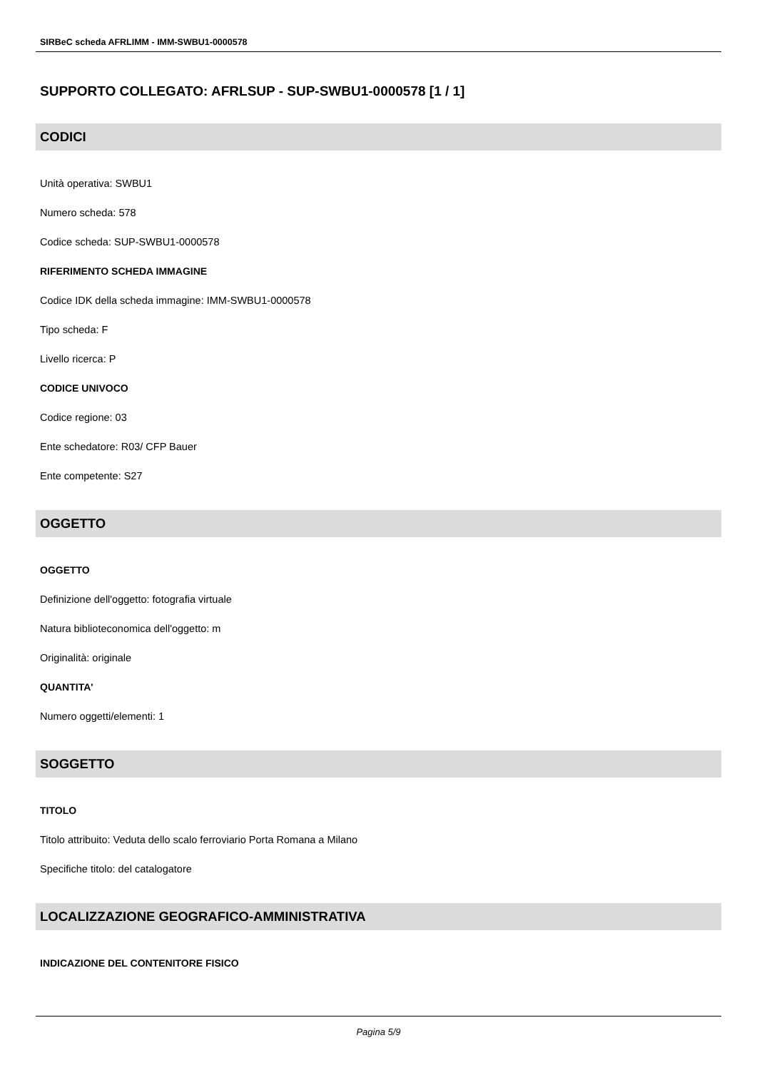SIRBeC scheda AFRLIMM - IMM-SWBU1-0000578
SUPPORTO COLLEGATO: AFRLSUP - SUP-SWBU1-0000578 [1 / 1]
CODICI
Unità operativa: SWBU1
Numero scheda: 578
Codice scheda: SUP-SWBU1-0000578
RIFERIMENTO SCHEDA IMMAGINE
Codice IDK della scheda immagine: IMM-SWBU1-0000578
Tipo scheda: F
Livello ricerca: P
CODICE UNIVOCO
Codice regione: 03
Ente schedatore: R03/ CFP Bauer
Ente competente: S27
OGGETTO
OGGETTO
Definizione dell'oggetto: fotografia virtuale
Natura biblioteconomica dell'oggetto: m
Originalità: originale
QUANTITA'
Numero oggetti/elementi: 1
SOGGETTO
TITOLO
Titolo attribuito: Veduta dello scalo ferroviario Porta Romana a Milano
Specifiche titolo: del catalogatore
LOCALIZZAZIONE GEOGRAFICO-AMMINISTRATIVA
INDICAZIONE DEL CONTENITORE FISICO
Pagina 5/9